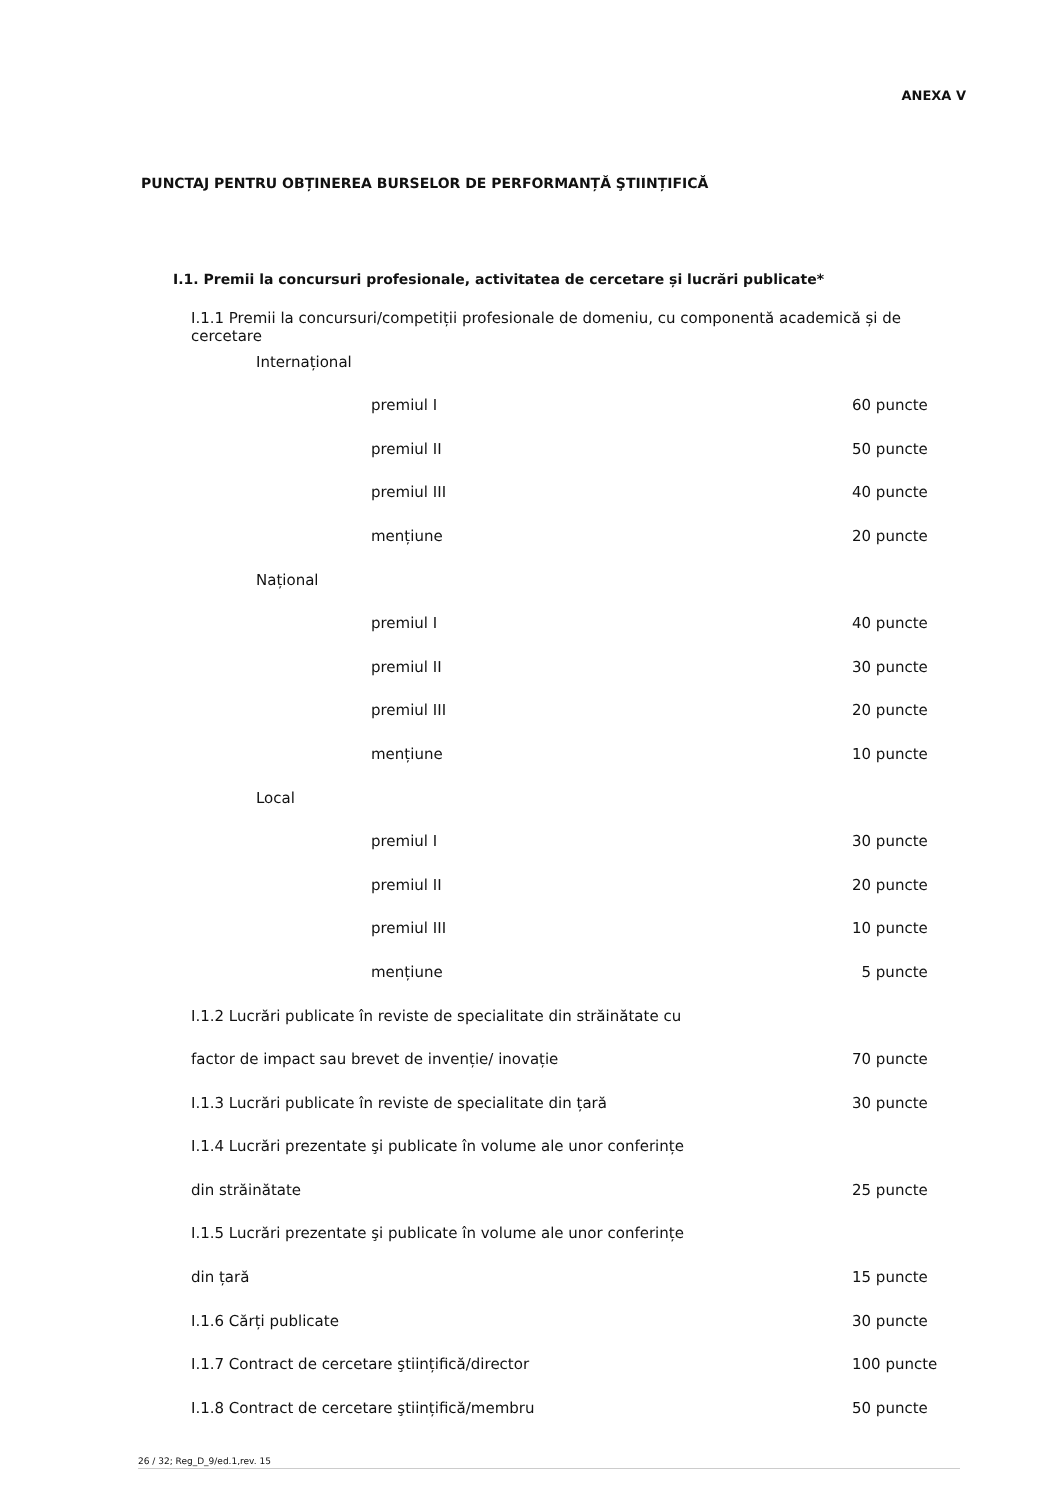ANEXA V
PUNCTAJ PENTRU OBȚINEREA BURSELOR DE PERFORMANȚĂ ŞTIINȚIFICĂ
I.1. Premii la concursuri profesionale, activitatea de cercetare și lucrări publicate*
I.1.1 Premii la concursuri/competiții profesionale de domeniu, cu componentă academică și de cercetare
Internațional
premiul I 60 puncte
premiul II 50 puncte
premiul III 40 puncte
mențiune 20 puncte
Național
premiul I 40 puncte
premiul II 30 puncte
premiul III 20 puncte
mențiune 10 puncte
Local
premiul I 30 puncte
premiul II 20 puncte
premiul III 10 puncte
mențiune 5 puncte
I.1.2 Lucrări publicate în reviste de specialitate din străinătate cu
factor de impact sau brevet de invenție/ inovație 70 puncte
I.1.3 Lucrări publicate în reviste de specialitate din țară 30 puncte
I.1.4 Lucrări prezentate şi publicate în volume ale unor conferințe
din străinătate 25 puncte
I.1.5 Lucrări prezentate şi publicate în volume ale unor conferințe
din țară 15 puncte
I.1.6 Cărți publicate 30 puncte
I.1.7 Contract de cercetare ştiințifică/director 100 puncte
I.1.8 Contract de cercetare ştiințifică/membru 50 puncte
26 / 32; Reg_D_9/ed.1,rev. 15